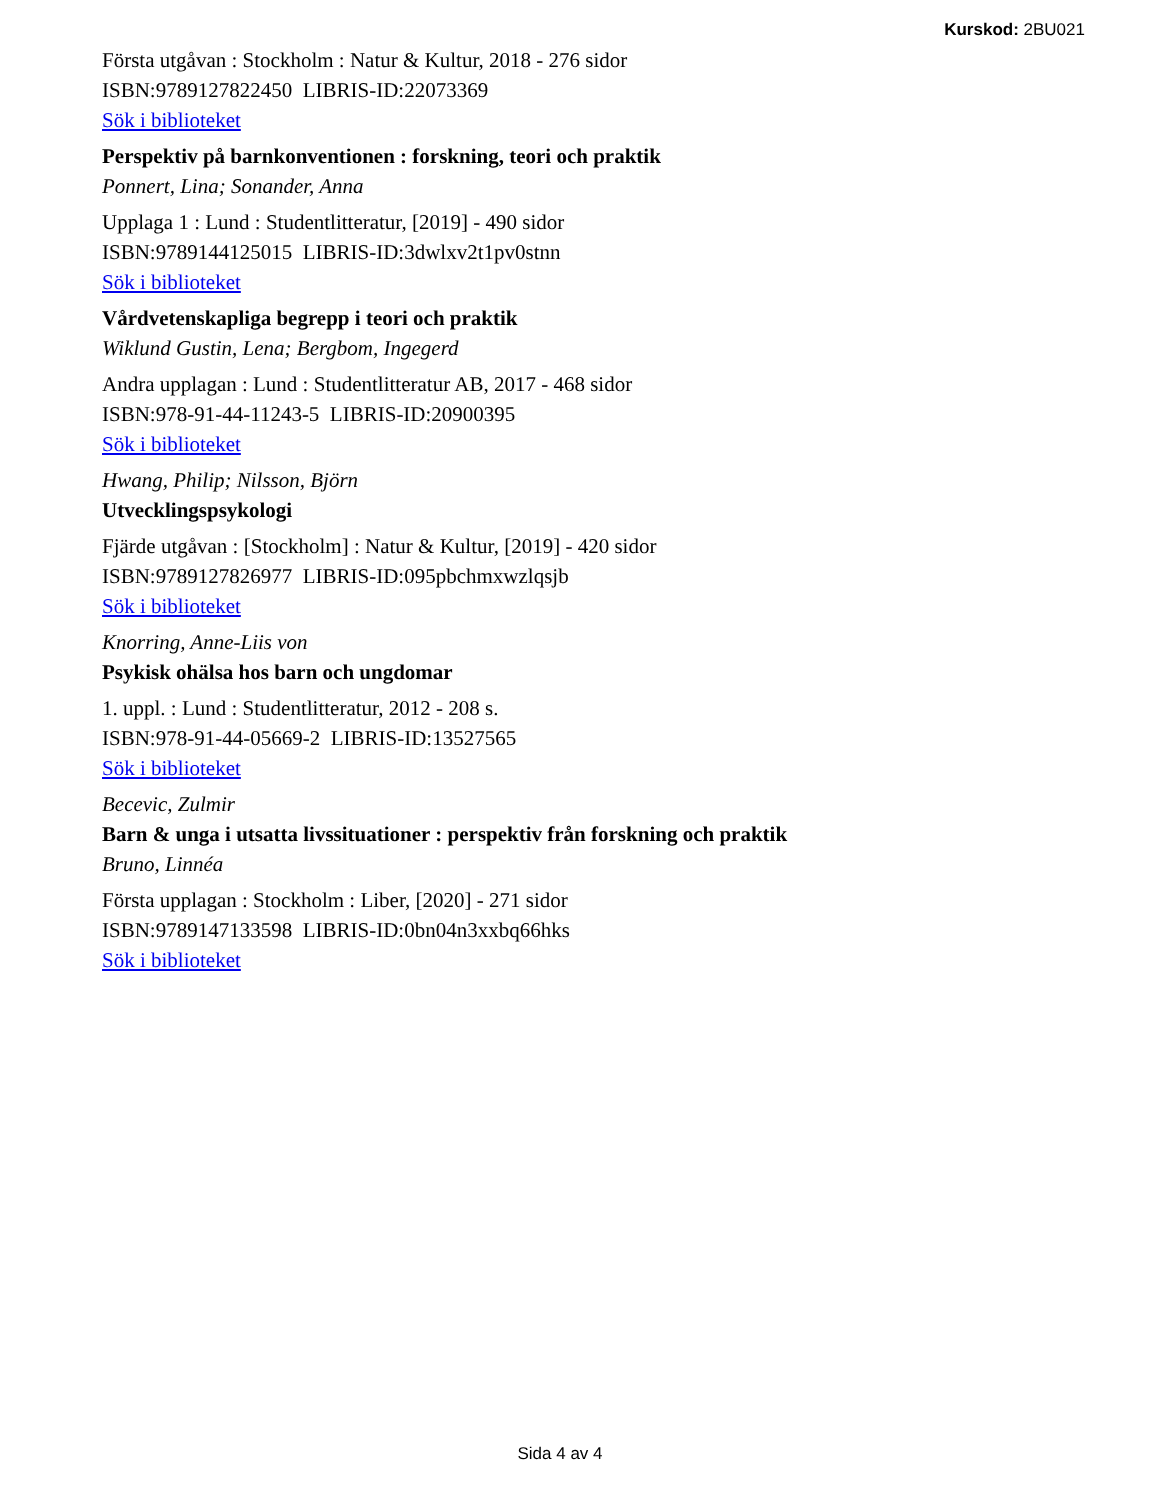Kurskod: 2BU021
Första utgåvan : Stockholm : Natur & Kultur, 2018 - 276 sidor
ISBN:9789127822450 LIBRIS-ID:22073369
Sök i biblioteket
Perspektiv på barnkonventionen : forskning, teori och praktik
Ponnert, Lina; Sonander, Anna
Upplaga 1 : Lund : Studentlitteratur, [2019] - 490 sidor
ISBN:9789144125015 LIBRIS-ID:3dwlxv2t1pv0stnn
Sök i biblioteket
Vårdvetenskapliga begrepp i teori och praktik
Wiklund Gustin, Lena; Bergbom, Ingegerd
Andra upplagan : Lund : Studentlitteratur AB, 2017 - 468 sidor
ISBN:978-91-44-11243-5 LIBRIS-ID:20900395
Sök i biblioteket
Hwang, Philip; Nilsson, Björn
Utvecklingspsykologi
Fjärde utgåvan : [Stockholm] : Natur & Kultur, [2019] - 420 sidor
ISBN:9789127826977 LIBRIS-ID:095pbchmxwzlqsjb
Sök i biblioteket
Knorring, Anne-Liis von
Psykisk ohälsa hos barn och ungdomar
1. uppl. : Lund : Studentlitteratur, 2012 - 208 s.
ISBN:978-91-44-05669-2 LIBRIS-ID:13527565
Sök i biblioteket
Becevic, Zulmir
Barn & unga i utsatta livssituationer : perspektiv från forskning och praktik
Bruno, Linnéa
Första upplagan : Stockholm : Liber, [2020] - 271 sidor
ISBN:9789147133598 LIBRIS-ID:0bn04n3xxbq66hks
Sök i biblioteket
Sida 4 av 4